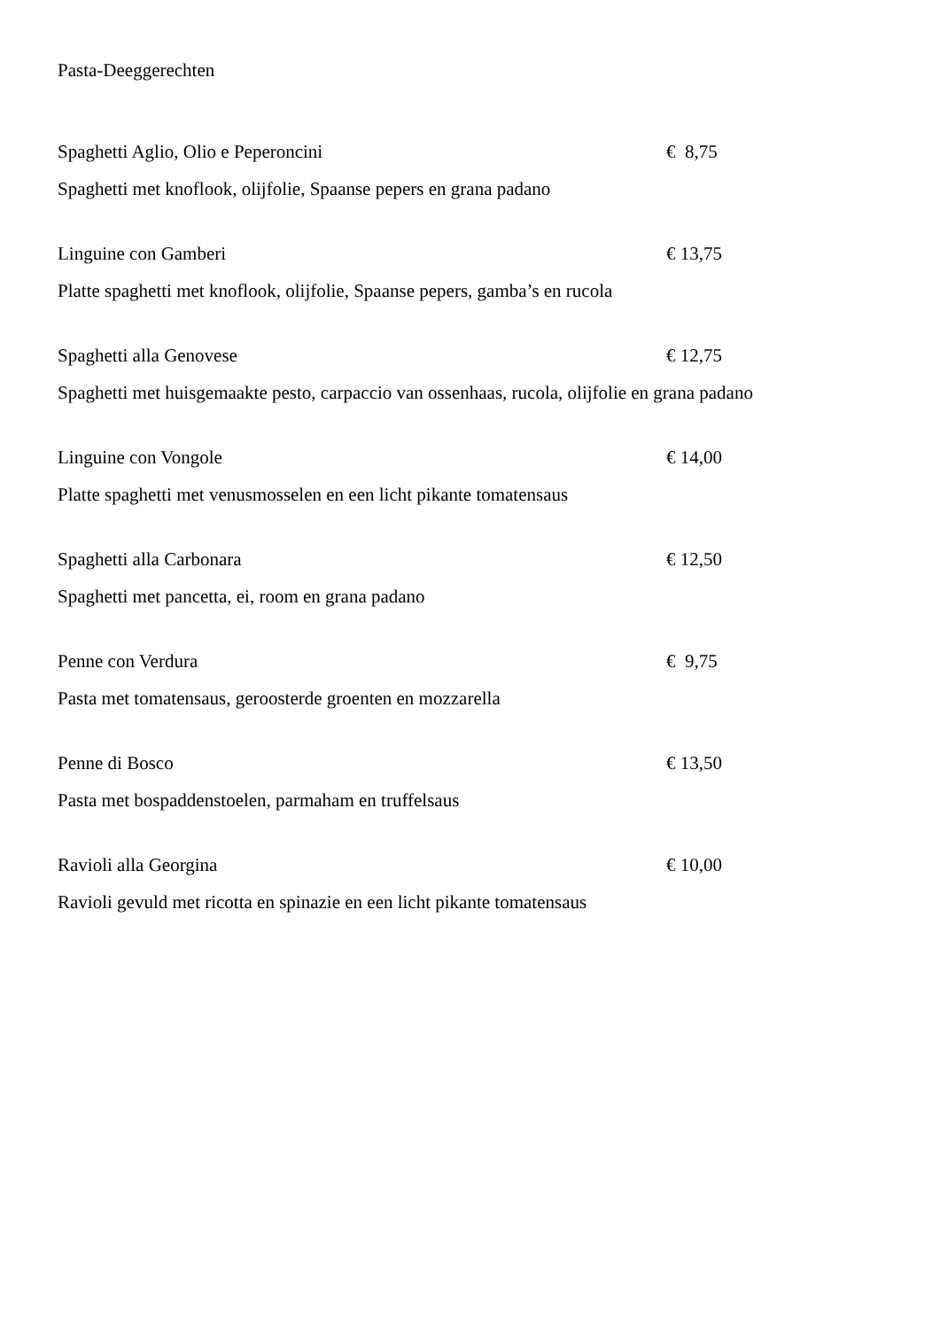Pasta-Deeggerechten
Spaghetti Aglio, Olio e Peperoncini € 8,75
Spaghetti met knoflook, olijfolie, Spaanse pepers en grana padano
Linguine con Gamberi € 13,75
Platte spaghetti met knoflook, olijfolie, Spaanse pepers, gamba’s en rucola
Spaghetti alla Genovese € 12,75
Spaghetti met huisgemaakte pesto, carpaccio van ossenhaas, rucola, olijfolie en grana padano
Linguine con Vongole € 14,00
Platte spaghetti met venusmosselen en een licht pikante tomatensaus
Spaghetti alla Carbonara € 12,50
Spaghetti met pancetta, ei, room en grana padano
Penne con Verdura € 9,75
Pasta met tomatensaus, geroosterde groenten en mozzarella
Penne di Bosco € 13,50
Pasta met bospaddenstoelen, parmaham en truffelsaus
Ravioli alla Georgina € 10,00
Ravioli gevuld met ricotta en spinazie en een licht pikante tomatensaus